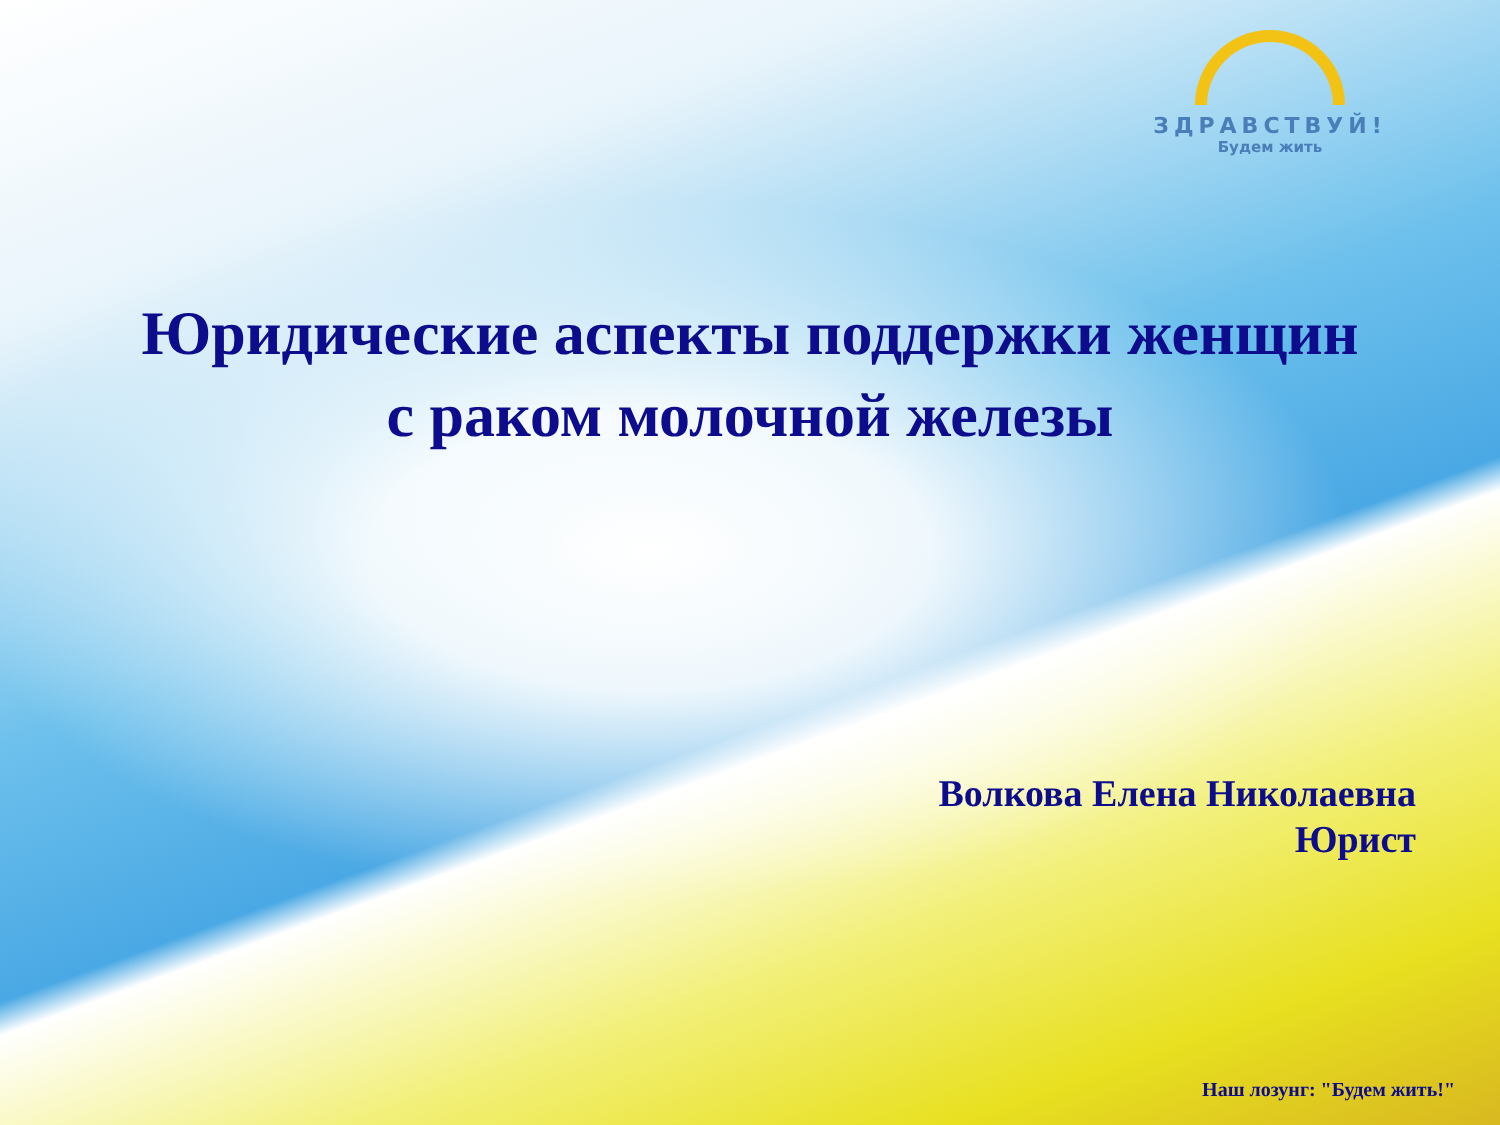ЗДРАВСТВУЙ!
Будем жить
Юридические аспекты поддержки женщин
с раком молочной железы
Волкова Елена Николаевна
Юрист
Наш лозунг: "Будем жить!"